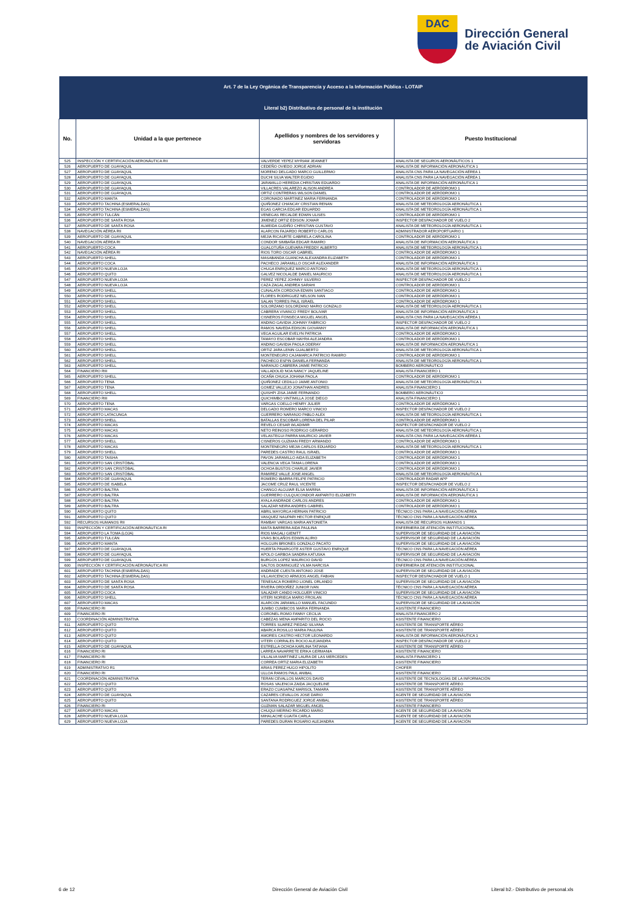DAC
Dirección General
de Aviación Civil
| Art. 7 de la Ley Orgánica de Transparencia y Acceso a la Información Pública - LOTAIP | | | |
| --- | --- | --- | --- |
| Literal b2) Distributivo de personal de la institución | | | |
| No. | Unidad a la que pertenece | Apellidos y nombres de los servidores y servidoras | Puesto Institucional |
| 525 | INSPECCIÓN Y CERTIFICACIÓN AERONÁUTICA RII | VALVERDE YEPEZ MYRIAM JEANNET | ANALISTA DE SEGUROS AERONÁUTICOS 1 |
| 526 | AEROPUERTO DE GUAYAQUIL | CEDEÑO OVIEDO JORGE ADRIAN | ANALISTA DE INFORMACIÓN AERONÁUTICA 1 |
| 527 | AEROPUERTO DE GUAYAQUIL | MORENO DELGADO MARCO GUILLERMO | ANALISTA CNS PARA LA NAVEGACIÓN AÉREA 1 |
| 528 | AEROPUERTO DE GUAYAQUIL | DUCHI SILVA WALTER EGIDIO | ANALISTA CNS PARA LA NAVEGACIÓN AÉREA 1 |
| 529 | AEROPUERTO DE GUAYAQUIL | JARAMILLO HEREDIA CHRISTIAN EDUARDO | ANALISTA DE INFORMACIÓN AERONÁUTICA 1 |
| 530 | AEROPUERTO DE GUAYAQUIL | VILLACRES VALAREZO ALISON ANDREA | CONTROLADOR DE AERÓDROMO 1 |
| 531 | AEROPUERTO DE GUAYAQUIL | ORTIZ CONTRERAS WILSON DANIEL | CONTROLADOR DE AERÓDROMO 1 |
| 532 | AEROPUERTO MANTA | CORONADO MARTINEZ MARIA FERNANDA | CONTROLADOR DE AERÓDROMO 1 |
| 533 | AEROPUERTO TACHINA (ESMERALDAS) | QUIÑONEZ CHANCAY CRISTIAN RENAN | ANALISTA DE METEOROLOGÍA AERONÁUTICA 1 |
| 534 | AEROPUERTO TACHINA (ESMERALDAS) | EGAS GARCIA EDGAR EDUARDO | ANALISTA DE METEOROLOGÍA AERONÁUTICA 1 |
| 535 | AEROPUERTO TULCÁN | VENEGAS RECALDE EDWIN ULISES | CONTROLADOR DE AERÓDROMO 1 |
| 536 | AEROPUERTO DE SANTA ROSA | JIMENEZ ORTIZ EDISON JOWAR | INSPECTOR DESPACHADOR DE VUELO 2 |
| 537 | AEROPUERTO DE SANTA ROSA | ALMEIDA GUDIÑO CHRISTIAN GUSTAVO | ANALISTA DE METEOROLOGÍA AERONÁUTICA 1 |
| 538 | NAVEGACIÓN AÉREA RII | ALARCON FAJARDO ROBERTO CARLOS | ADMINISTRADOR AEROPORTUARIO 1 |
| 539 | AEROPUERTO DE GUAYAQUIL | MEJIA RICAURTE GABRIELA CAROLINA | CONTROLADOR DE AERÓDROMO 1 |
| 540 | NAVEGACIÓN AÉREA RI | CONDOR SIMBAÑA EDGAR RAMIRO | ANALISTA DE INFORMACIÓN AERONÁUTICA 1 |
| 541 | AEROPUERTO COCA | GUALOTUÑA GUEVARA FREDDY ALBERTO | ANALISTA DE METEOROLOGÍA AERONÁUTICA 1 |
| 542 | NAVEGACIÓN AÉREA RI | RIOS TORO OSCAR GABRIEL | CONTROLADOR DE AERÓDROMO 1 |
| 543 | AEROPUERTO SHELL | MASABANDA GUANCHA ALEXANDRA ELIZABETH | CONTROLADOR DE AERÓDROMO 1 |
| 544 | AEROPUERTO COCA | PACHECO JARAMILLO OSCAR ALEXANDER | ANALISTA DE INFORMACIÓN AERONÁUTICA 1 |
| 545 | AEROPUERTO NUEVA LOJA | CHUGA ENRIQUEZ MARCO ANTONIO | ANALISTA DE METEOROLOGÍA AERONÁUTICA 1 |
| 546 | AEROPUERTO QUITO | GALVEZ NICOLALDE DANIEL MAURICIO | ANALISTA DE METEOROLOGÍA AERONÁUTICA 1 |
| 547 | AEROPUERTO NUEVA LOJA | PEREZ YEPEZ JOHNNY SILVERIO | INSPECTOR DESPACHADOR DE VUELO 2 |
| 548 | AEROPUERTO NUEVA LOJA | CAZA ZAGAL ANDREA SARAHI | CONTROLADOR DE AERÓDROMO 1 |
| 549 | AEROPUERTO SHELL | CUNALATA CORDOVA EDWIN SANTIAGO | CONTROLADOR DE AERÓDROMO 1 |
| 550 | AEROPUERTO SHELL | FLORES RODRIGUEZ NELSON IVAN | CONTROLADOR DE AERÓDROMO 1 |
| 551 | AEROPUERTO SHELL | SALAN TORRES PAUL ISRAEL | CONTROLADOR DE AERÓDROMO 1 |
| 552 | AEROPUERTO SHELL | SOLORZANO SOLORZANO MARIO GONZALO | ANALISTA DE METEOROLOGÍA AERONÁUTICA 1 |
| 553 | AEROPUERTO SHELL | CABRERA VIVANCO FREDY BOLIVAR | ANALISTA DE INFORMACIÓN AERONÁUTICA 1 |
| 554 | AEROPUERTO SHELL | CISNEROS FONSECA MIGUEL ANGEL | ANALISTA CNS PARA LA NAVEGACIÓN AÉREA 1 |
| 555 | AEROPUERTO SHELL | ANDINO GAVIDIA JOHNNY FABRICIO | INSPECTOR DESPACHADOR DE VUELO 2 |
| 556 | AEROPUERTO SHELL | RAMOS NAVEDA EDISON GIOVANNY | ANALISTA DE INFORMACIÓN AERONÁUTICA 1 |
| 557 | AEROPUERTO SHELL | VEGA AGUILAR EVELYN PATRICIA | CONTROLADOR DE AERÓDROMO 1 |
| 558 | AEROPUERTO SHELL | TAMAYO ESCOBAR MAYRA ALEJANDRA | CONTROLADOR DE AERÓDROMO 1 |
| 559 | AEROPUERTO SHELL | ANDINO GAVIDIA PAOLA ODERAY | ANALISTA DE INFORMACIÓN AERONÁUTICA 1 |
| 560 | AEROPUERTO SHELL | ORTIZ JARA LENIN GUALBERTO | ANALISTA DE METEOROLOGÍA AERONÁUTICA 1 |
| 561 | AEROPUERTO SHELL | MONTENEGRO CAJAMARCA PATRICIO RAMIRO | CONTROLADOR DE AERÓDROMO 1 |
| 562 | AEROPUERTO SHELL | PACHECO ESPIN DANIELA FERNANDA | ANALISTA DE METEOROLOGÍA AERONÁUTICA 1 |
| 563 | AEROPUERTO SHELL | NARANJO CABRERA JAIME PATRICIO | BOMBERO AERONÁUTICO |
| 564 | FINANCIERO RIII | VALLADOLID NOA NANCY JAQUELINE | ANALISTA FINANCIERO 1 |
| 565 | AEROPUERTO SHELL | OCAÑA CHUGA JOHANA PAOLA | CONTROLADOR DE AERÓDROMO 1 |
| 566 | AEROPUERTO TENA | QUIÑONEZ CEDILLO JAIME ANTONIO | ANALISTA DE METEOROLOGÍA AERONÁUTICA 1 |
| 567 | AEROPUERTO TENA | GOMEZ VALLEJO JONATHAN ANDRES | ANALISTA FINANCIERO 1 |
| 568 | AEROPUERTO SHELL | QUISHPI ZISA JAIME FERNANDO | BOMBERO AERONÁUTICO |
| 569 | FINANCIERO RIII | QUICHIMBO VINTIMILLA JOSE DIEGO | ANALISTA FINANCIERO 1 |
| 570 | AEROPUERTO TENA | VARGAS COELLO HENRY JULIER | CONTROLADOR DE AERÓDROMO 1 |
| 571 | AEROPUERTO MACAS | DELGADO ROMERO MARCO VINICIO | INSPECTOR DESPACHADOR DE VUELO 2 |
| 572 | AEROPUERTO LATACUNGA | GUERRERO NARANJO PABLO ALEX | ANALISTA DE METEOROLOGÍA AERONÁUTICA 1 |
| 573 | AEROPUERTO SHELL | BATALLAS ESCOBAR LORENA DEL PILAR | CONTROLADOR DE AERÓDROMO 1 |
| 574 | AEROPUERTO MACAS | REVELO CESAR WLADIMIR | INSPECTOR DESPACHADOR DE VUELO 2 |
| 575 | AEROPUERTO MACAS | NETO REINOSO RODRIGO GERARDO | ANALISTA DE METEOROLOGÍA AERONÁUTICA 1 |
| 576 | AEROPUERTO MACAS | VELASTEGUI PARRA MAURICIO JAVIER | ANALISTA CNS PARA LA NAVEGACIÓN AÉREA 1 |
| 577 | AEROPUERTO SHELL | CISNEROS GUZMAN FREDY ARMANDO | CONTROLADOR DE AERÓDROMO 1 |
| 578 | AEROPUERTO MACAS | MONTENEGRO MEJIA CARLOS EDUARDO | ANALISTA DE METEOROLOGÍA AERONÁUTICA 1 |
| 579 | AEROPUERTO SHELL | PAREDES CASTRO RAUL ISRAEL | CONTROLADOR DE AERÓDROMO 1 |
| 580 | AEROPUERTO TAISHA | PAVON JARAMILLO AIDA ELIZABETH | CONTROLADOR DE AERÓDROMO 1 |
| 581 | AEROPUERTO SAN CRISTÓBAL | VALENCIA VEGA TANIA LORENA | CONTROLADOR DE AERÓDROMO 1 |
| 582 | AEROPUERTO SAN CRISTÓBAL | OCHOA BUSTOS CHARLIE JAVIER | CONTROLADOR DE AERÓDROMO 1 |
| 583 | AEROPUERTO SAN CRISTÓBAL | RAMIREZ VALLE JOSE ANGEL | ANALISTA DE METEOROLOGÍA AERONÁUTICA 1 |
| 584 | AEROPUERTO DE GUAYAQUIL | ROMERO IBARRA FELIPE PATRICIO | CONTROLADOR RADAR APP |
| 585 | AEROPUERTO DE ISABELA | JACOME CRUZ RAUL VICENTE | INSPECTOR DESPACHADOR DE VUELO 2 |
| 586 | AEROPUERTO BALTRA | CHANGO ALGUIAR ELSA MARINA | ANALISTA DE INFORMACIÓN AERONÁUTICA 1 |
| 587 | AEROPUERTO BALTRA | GUERRERO CULQUICONDOR AMPARITO ELIZABETH | ANALISTA DE INFORMACIÓN AERONÁUTICA 1 |
| 588 | AEROPUERTO BALTRA | AYALA ANDRADE CARLOS ANDRES | CONTROLADOR DE AERÓDROMO 1 |
| 589 | AEROPUERTO BALTRA | SALAZAR NEIRA ANDRES GABRIEL | CONTROLADOR DE AERÓDROMO 1 |
| 590 | AEROPUERTO QUITO | ABRIL MAYORGA HERNAN PATRICIO | TÉCNICO CNS PARA LA NAVEGACIÓN AÉREA |
| 591 | AEROPUERTO QUITO | VASQUEZ NAUPARI HECTOR ENRIQUE | TÉCNICO CNS PARA LA NAVEGACIÓN AÉREA |
| 592 | RECURSOS HUMANOS RII | RAMBAY VARGAS MARIA ANTONIETA | ANALISTA DE RECURSOS HUMANOS 1 |
| 593 | INSPECCIÓN Y CERTIFICACIÓN AERONÁUTICA RI | MAITA BARRERA AIDA PAULINA | ENFERMERA DE ATENCIÓN INSTITUCIONAL |
| 594 | AEROPUERTO LA TOMA (LOJA) | RIOS MAGALI GIENITT | SUPERVISOR DE SEGURIDAD DE LA AVIACIÓN |
| 595 | AEROPUERTO TULCÁN | VIVAS BOLAÑOS EDWIN ALIRIO | SUPERVISOR DE SEGURIDAD DE LA AVIACIÓN |
| 596 | AEROPUERTO MANTA | HOLGUIN BRIONES GONZALO PACATO | SUPERVISOR DE SEGURIDAD DE LA AVIACIÓN |
| 597 | AEROPUERTO DE GUAYAQUIL | HUERTA PINARGOTE ASTER GUSTAVO ENRIQUE | TÉCNICO CNS PARA LA NAVEGACIÓN AÉREA |
| 598 | AEROPUERTO DE GUAYAQUIL | APOLO GARBOA SANDRA KATUSKA | SUPERVISOR DE SEGURIDAD DE LA AVIACIÓN |
| 599 | AEROPUERTO DE GUAYAQUIL | BURGOS LOPEZ MAURICIO DAVID | TÉCNICO CNS PARA LA NAVEGACIÓN AÉREA |
| 600 | INSPECCIÓN Y CERTIFICACIÓN AERONÁUTICA RII | SALTOS DOMINGUEZ VILMA NARCISA | ENFERMERA DE ATENCIÓN INSTITUCIONAL |
| 601 | AEROPUERTO TACHINA (ESMERALDAS) | ANDRADE CUESTA ANTONIO JOSE | SUPERVISOR DE SEGURIDAD DE LA AVIACIÓN |
| 602 | AEROPUERTO TACHINA (ESMERALDAS) | VILLAVICENCIO ARMIJOS ANGEL FABIAN | INSPECTOR DESPACHADOR DE VUELO 1 |
| 603 | AEROPUERTO DE SANTA ROSA | TENESACA ROMERO LIONEL ORLANDO | SUPERVISOR DE SEGURIDAD DE LA AVIACIÓN |
| 604 | AEROPUERTO DE SANTA ROSA | RIVERA ORDOÑEZ JUNIOR IVAN | TÉCNICO CNS PARA LA NAVEGACIÓN AÉREA |
| 605 | AEROPUERTO COCA | SALAZAR CANDO HOLGUER VINICIO | SUPERVISOR DE SEGURIDAD DE LA AVIACIÓN |
| 606 | AEROPUERTO SHELL | VITERI NORIEGA MARIO FROILAN | TÉCNICO CNS PARA LA NAVEGACIÓN AÉREA |
| 607 | AEROPUERTO MACAS | ALARCON JARAMILLO MANUEL FACUNDO | SUPERVISOR DE SEGURIDAD DE LA AVIACIÓN |
| 608 | FINANCIERO RI | JUMBO CUMBICOS MARIA FERNANDA | ASISTENTE FINANCIERO |
| 609 | FINANCIERO RI | CORONEL ROMO FANNY CECILIA | ANALISTA FINANCIERO 2 |
| 610 | COORDINACIÓN ADMINISTRATIVA | CABEZAS MENA AMPARITO DEL ROCIO | ASISTENTE FINANCIERO |
| 611 | AEROPUERTO QUITO | TORRES SUAREZ PIEDAD SILVANA | ASISTENTE DE TRANSPORTE AÉREO |
| 612 | AEROPUERTO QUITO | ABARCA ROSILLO MARIA PAULINA | ASISTENTE DE TRANSPORTE AÉREO |
| 613 | AEROPUERTO QUITO | AMORES CASTRO HECTOR LEONARDO | ANALISTA DE INFORMACIÓN AERONÁUTICA 1 |
| 614 | AEROPUERTO QUITO | VITERI CORRALES ROCIO ALEJANDRA | INSPECTOR DESPACHADOR DE VUELO 2 |
| 615 | AEROPUERTO DE GUAYAQUIL | ESTRELLA OCHOA KARLINA TATIANA | ASISTENTE DE TRANSPORTE AÉREO |
| 616 | FINANCIERO RI | LARREA NAVARRETE ERIKA GERMANIA | ASISTENTE FINANCIERO |
| 617 | FINANCIERO RI | VILLALVA MARTINEZ LAURA DE LAS MERCEDES | ANALISTA FINANCIERO 1 |
| 618 | FINANCIERO RI | CORREA ORTIZ MARIA ELIZABETH | ASISTENTE FINANCIERO |
| 619 | ADMINISTRATIVO R1 | ARIAS PEREZ HUGO HIPOLITO | CHOFER |
| 620 | FINANCIERO RI | ULLOA RAMOS PAUL ANIBAL | ASISTENTE FINANCIERO |
| 621 | COORDINACIÓN ADMINISTRATIVA | TERAN CEVALLOS MARCOS DAVID | ASISTENTE DE TECNOLOGÍAS DE LA INFORMACIÓN |
| 622 | AEROPUERTO QUITO | ROSAS VALENCIA ZAIDA JACQUELINE | ASISTENTE DE TRANSPORTE AÉREO |
| 623 | AEROPUERTO QUITO | ERAZO CUASAPAZ MARISOL TAMARA | ASISTENTE DE TRANSPORTE AÉREO |
| 624 | AEROPUERTO DE GUAYAQUIL | CAZARES CEVALLOS JOSE DARIO | AGENTE DE SEGURIDAD DE LA AVIACIÓN |
| 625 | AEROPUERTO QUITO | SANTANA RODRIGUEZ JORGE ANIBAL | ASISTENTE DE TRANSPORTE AÉREO |
| 626 | FINANCIERO RI | GUZMAN SALAZAR MIGUEL ANGEL | ASISTENTE FINANCIERO |
| 627 | AEROPUERTO MACAS | CHUQUI MERINO RICARDO MARIO | AGENTE DE SEGURIDAD DE LA AVIACIÓN |
| 628 | AEROPUERTO NUEVA LOJA | MIHALACHE GUAITA CARLA | AGENTE DE SEGURIDAD DE LA AVIACIÓN |
| 629 | AEROPUERTO NUEVA LOJA | PAREDES DURAN ROSARIO ALEJANDRA | AGENTE DE SEGURIDAD DE LA AVIACIÓN |
6 de 12 Dirección General de Aviación Civil Literal b2.- Distributivo de personal.xls